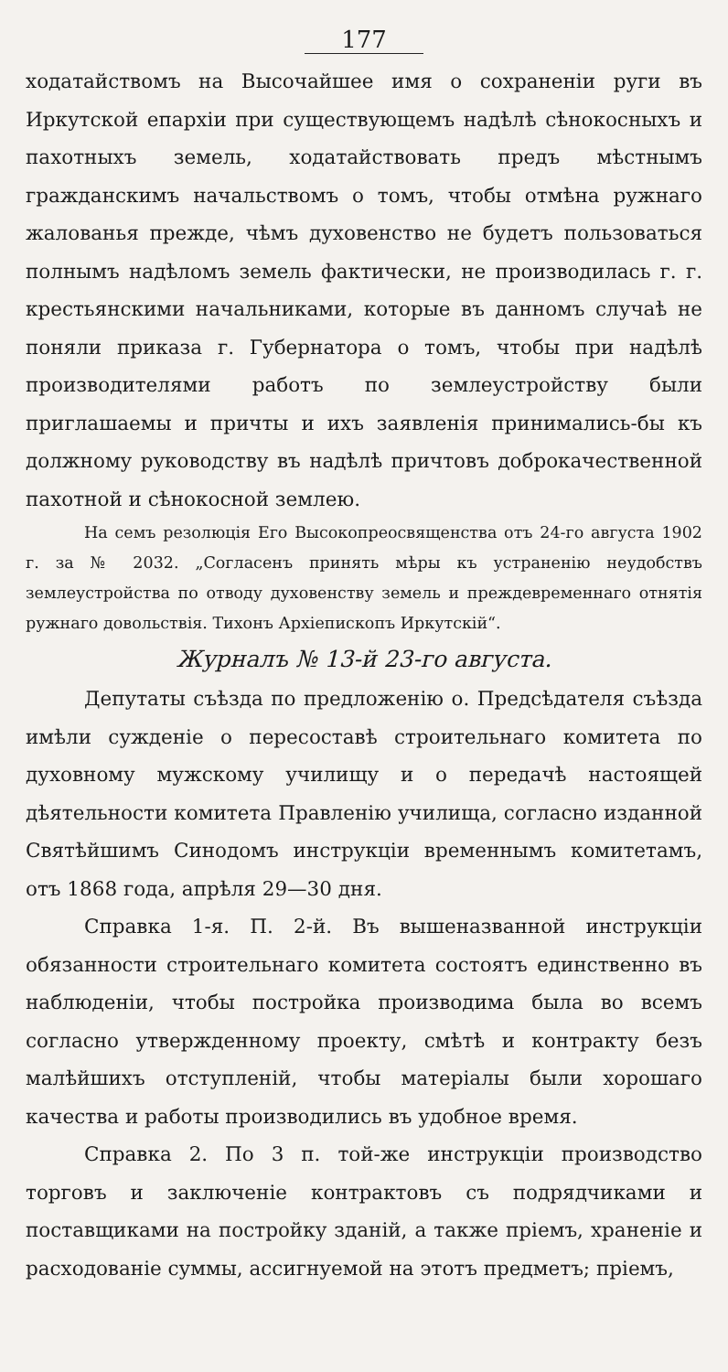177
ходатайствомъ на Высочайшее имя о сохраненіи руги въ Иркутской епархіи при существующемъ надѣлѣ сѣнокосныхъ и пахотныхъ земель, ходатайствовать предъ мѣстнымъ гражданскимъ начальствомъ о томъ, чтобы отмѣна ружнаго жалованья прежде, чѣмъ духовенство не будетъ пользоваться полнымъ надѣломъ земель фактически, не производилась г. г. крестьянскими начальниками, которые въ данномъ случаѣ не поняли приказа г. Губернатора о томъ, чтобы при надѣлѣ производителями работъ по землеустройству были приглашаемы и причты и ихъ заявленія принимались-бы къ должному руководству въ надѣлѣ причтовъ доброкачественной пахотной и сѣнокосной землею.
На семъ резолюція Его Высокопреосвященства отъ 24-го августа 1902 г. за № 2032. „Согласенъ принять мѣры къ устраненію неудобствъ землеустройства по отводу духовенству земель и преждевременнаго отнятія ружнаго довольствія. Тихонъ Архіепископъ Иркутскій“.
Журналъ № 13-й 23-го августа.
Депутаты съѣзда по предложенію о. Предсѣдателя съѣзда имѣли сужденіе о пересоставѣ строительнаго комитета по духовному мужскому училищу и о передачѣ настоящей дѣятельности комитета Правленію училища, согласно изданной Святѣйшимъ Синодомъ инструкціи временнымъ комитетамъ, отъ 1868 года, апрѣля 29—30 дня.
Справка 1-я. П. 2-й. Въ вышеназванной инструкціи обязанности строительнаго комитета состоятъ единственно въ наблюденіи, чтобы постройка производима была во всемъ согласно утвержденному проекту, смѣтѣ и контракту безъ малѣйшихъ отступленій, чтобы матеріалы были хорошаго качества и работы производились въ удобное время.
Справка 2. По 3 п. той-же инструкціи производство торговъ и заключеніе контрактовъ съ подрядчиками и поставщиками на постройку зданій, а также пріемъ, храненіе и расходованіе суммы, ассигнуемой на этотъ предметъ; пріемъ,